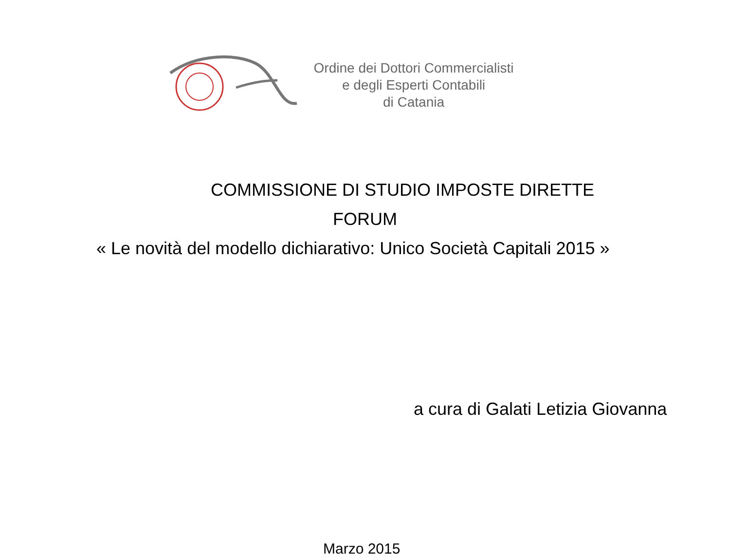Ordine dei Dottori Commercialisti
e degli Esperti Contabili
di Catania
COMMISSIONE DI STUDIO IMPOSTE DIRETTE
FORUM
« Le novità del modello dichiarativo: Unico Società Capitali 2015 »
a cura di Galati Letizia Giovanna
Marzo 2015